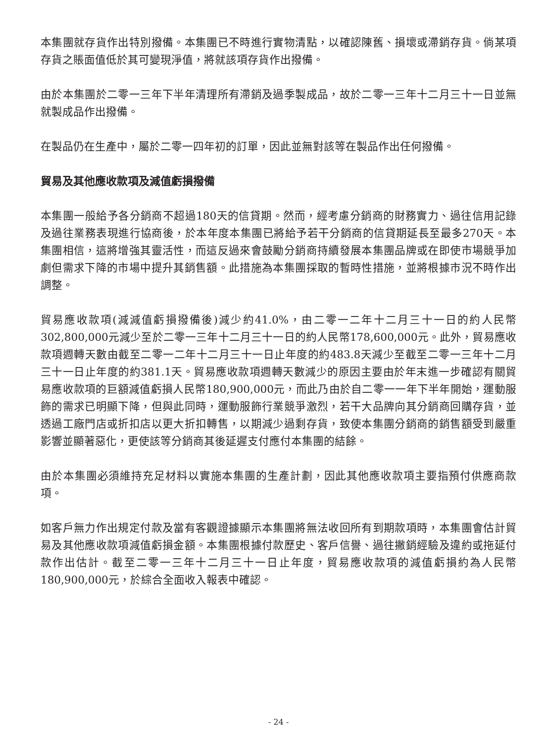本集團就存貨作出特別撥備。本集團已不時進行實物清點，以確認陳舊、損壞或滯銷存貨。倘某項存貨之賬面值低於其可變現淨值，將就該項存貨作出撥備。
由於本集團於二零一三年下半年清理所有滯銷及過季製成品，故於二零一三年十二月三十一日並無就製成品作出撥備。
在製品仍在生產中，屬於二零一四年初的訂單，因此並無對該等在製品作出任何撥備。
貿易及其他應收款項及減值虧損撥備
本集團一般給予各分銷商不超過180天的信貸期。然而，經考慮分銷商的財務實力、過往信用記錄及過往業務表現進行協商後，於本年度本集團已將給予若干分銷商的信貸期延長至最多270天。本集團相信，這將增強其靈活性，而這反過來會鼓勵分銷商持續發展本集團品牌或在即使市場競爭加劇但需求下降的市場中提升其銷售額。此措施為本集團採取的暫時性措施，並將根據市況不時作出調整。
貿易應收款項(減減值虧損撥備後)減少約41.0%，由二零一二年十二月三十一日的約人民幣302,800,000元減少至於二零一三年十二月三十一日的約人民幣178,600,000元。此外，貿易應收款項週轉天數由截至二零一二年十二月三十一日止年度的約483.8天減少至截至二零一三年十二月三十一日止年度的約381.1天。貿易應收款項週轉天數減少的原因主要由於年末進一步確認有關貿易應收款項的巨額減值虧損人民幣180,900,000元，而此乃由於自二零一一年下半年開始，運動服飾的需求已明顯下降，但與此同時，運動服飾行業競爭激烈，若干大品牌向其分銷商回購存貨，並透過工廠門店或折扣店以更大折扣轉售，以期減少過剩存貨，致使本集團分銷商的銷售額受到嚴重影響並顯著惡化，更使該等分銷商其後延遲支付應付本集團的結餘。
由於本集團必須維持充足材料以實施本集團的生產計劃，因此其他應收款項主要指預付供應商款項。
如客戶無力作出規定付款及當有客觀證據顯示本集團將無法收回所有到期款項時，本集團會估計貿易及其他應收款項減值虧損金額。本集團根據付款歷史、客戶信譽、過往撇銷經驗及違約或拖延付款作出估計。截至二零一三年十二月三十一日止年度，貿易應收款項的減值虧損約為人民幣180,900,000元，於綜合全面收入報表中確認。
- 24 -